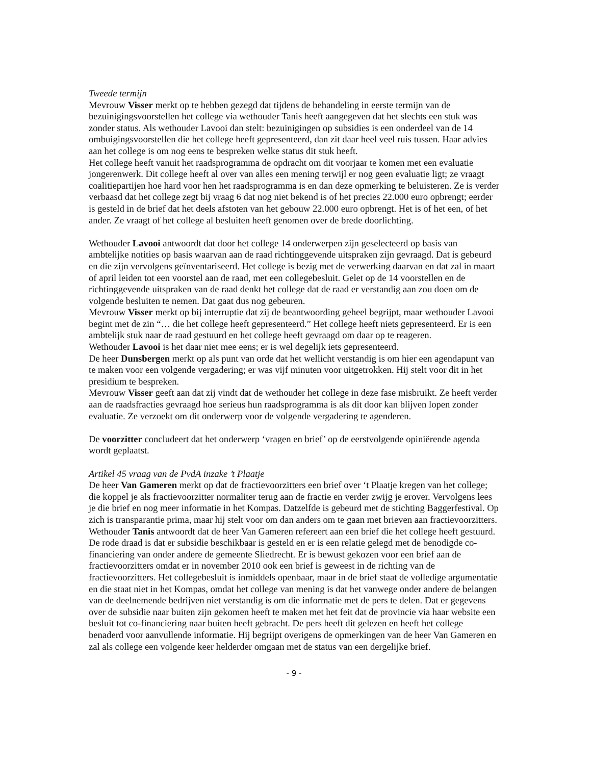Tweede termijn
Mevrouw Visser merkt op te hebben gezegd dat tijdens de behandeling in eerste termijn van de bezuinigingsvoorstellen het college via wethouder Tanis heeft aangegeven dat het slechts een stuk was zonder status. Als wethouder Lavooi dan stelt: bezuinigingen op subsidies is een onderdeel van de 14 ombuigingsvoorstellen die het college heeft gepresenteerd, dan zit daar heel veel ruis tussen. Haar advies aan het college is om nog eens te bespreken welke status dit stuk heeft.
Het college heeft vanuit het raadsprogramma de opdracht om dit voorjaar te komen met een evaluatie jongerenwerk. Dit college heeft al over van alles een mening terwijl er nog geen evaluatie ligt; ze vraagt coalitiepartijen hoe hard voor hen het raadsprogramma is en dan deze opmerking te beluisteren. Ze is verder verbaasd dat het college zegt bij vraag 6 dat nog niet bekend is of het precies 22.000 euro opbrengt; eerder is gesteld in de brief dat het deels afstoten van het gebouw 22.000 euro opbrengt. Het is of het een, of het ander. Ze vraagt of het college al besluiten heeft genomen over de brede doorlichting.
Wethouder Lavooi antwoordt dat door het college 14 onderwerpen zijn geselecteerd op basis van ambtelijke notities op basis waarvan aan de raad richtinggevende uitspraken zijn gevraagd. Dat is gebeurd en die zijn vervolgens geïnventariseerd. Het college is bezig met de verwerking daarvan en dat zal in maart of april leiden tot een voorstel aan de raad, met een collegebesluit. Gelet op de 14 voorstellen en de richtinggevende uitspraken van de raad denkt het college dat de raad er verstandig aan zou doen om de volgende besluiten te nemen. Dat gaat dus nog gebeuren.
Mevrouw Visser merkt op bij interruptie dat zij de beantwoording geheel begrijpt, maar wethouder Lavooi begint met de zin “… die het college heeft gepresenteerd.” Het college heeft niets gepresenteerd. Er is een ambtelijk stuk naar de raad gestuurd en het college heeft gevraagd om daar op te reageren.
Wethouder Lavooi is het daar niet mee eens; er is wel degelijk iets gepresenteerd.
De heer Dunsbergen merkt op als punt van orde dat het wellicht verstandig is om hier een agendapunt van te maken voor een volgende vergadering; er was vijf minuten voor uitgetrokken. Hij stelt voor dit in het presidium te bespreken.
Mevrouw Visser geeft aan dat zij vindt dat de wethouder het college in deze fase misbruikt. Ze heeft verder aan de raadsfracties gevraagd hoe serieus hun raadsprogramma is als dit door kan blijven lopen zonder evaluatie. Ze verzoekt om dit onderwerp voor de volgende vergadering te agenderen.
De voorzitter concludeert dat het onderwerp ‘vragen en brief’ op de eerstvolgende opiniërende agenda wordt geplaatst.
Artikel 45 vraag van de PvdA inzake ’t Plaatje
De heer Van Gameren merkt op dat de fractievoorzitters een brief over ‘t Plaatje kregen van het college; die koppel je als fractievoorzitter normaliter terug aan de fractie en verder zwijg je erover. Vervolgens lees je die brief en nog meer informatie in het Kompas. Datzelfde is gebeurd met de stichting Baggerfestival. Op zich is transparantie prima, maar hij stelt voor om dan anders om te gaan met brieven aan fractievoorzitters.
Wethouder Tanis antwoordt dat de heer Van Gameren refereert aan een brief die het college heeft gestuurd. De rode draad is dat er subsidie beschikbaar is gesteld en er is een relatie gelegd met de benodigde co-financiering van onder andere de gemeente Sliedrecht. Er is bewust gekozen voor een brief aan de fractievoorzitters omdat er in november 2010 ook een brief is geweest in de richting van de fractievoorzitters. Het collegebesluit is inmiddels openbaar, maar in de brief staat de volledige argumentatie en die staat niet in het Kompas, omdat het college van mening is dat het vanwege onder andere de belangen van de deelnemende bedrijven niet verstandig is om die informatie met de pers te delen. Dat er gegevens over de subsidie naar buiten zijn gekomen heeft te maken met het feit dat de provincie via haar website een besluit tot co-financiering naar buiten heeft gebracht. De pers heeft dit gelezen en heeft het college benaderd voor aanvullende informatie. Hij begrijpt overigens de opmerkingen van de heer Van Gameren en zal als college een volgende keer helderder omgaan met de status van een dergelijke brief.
- 9 -